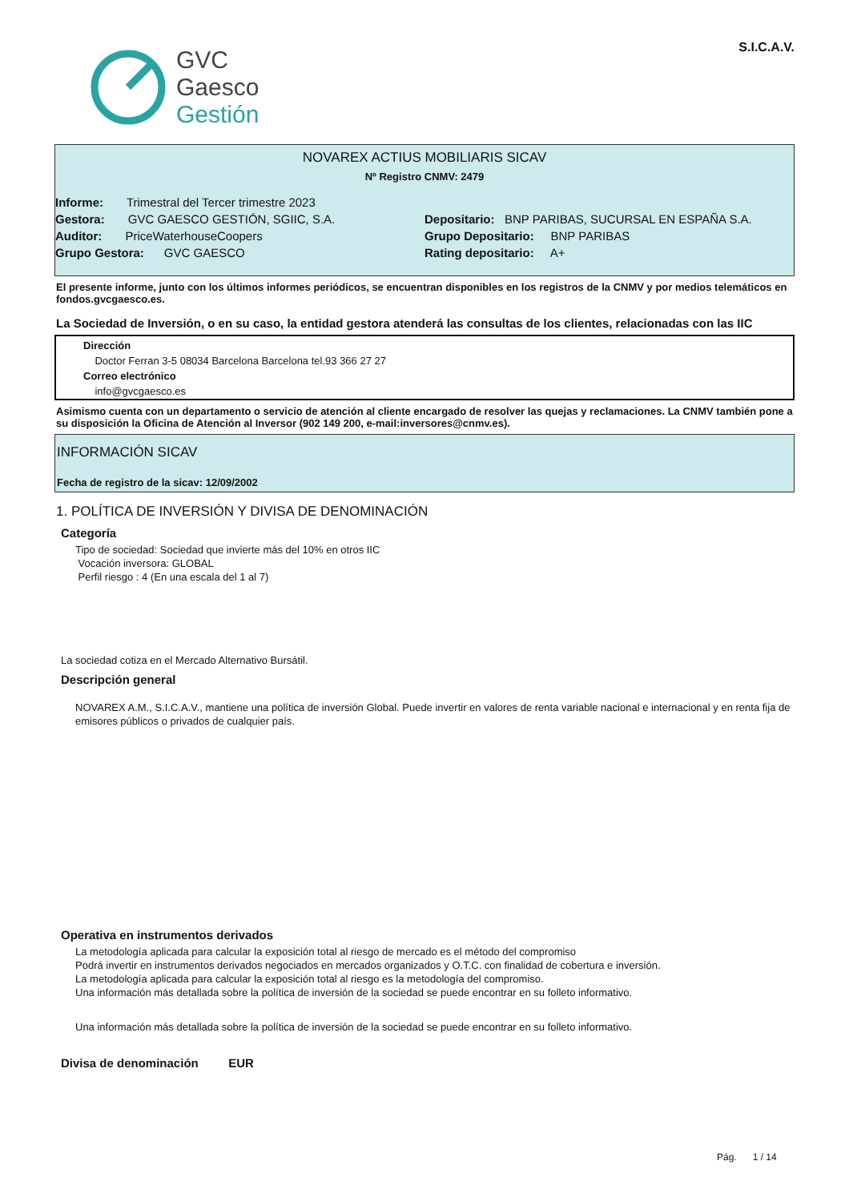GVC
Gaesco
Gestión
S.I.C.A.V.
NOVAREX ACTIUS MOBILIARIS SICAV
Nº Registro CNMV: 2479
Informe: Trimestral del Tercer trimestre 2023
Gestora: GVC GAESCO GESTIÓN, SGIIC, S.A.
Depositario: BNP PARIBAS, SUCURSAL EN ESPAÑA S.A.
Auditor: PriceWaterhouseCoopers
Grupo Depositario: BNP PARIBAS
Grupo Gestora: GVC GAESCO Rating depositario: A+
El presente informe, junto con los últimos informes periódicos, se encuentran disponibles en los registros de la CNMV y por medios telemáticos en fondos.gvcgaesco.es.
La Sociedad de Inversión, o en su caso, la entidad gestora atenderá las consultas de los clientes, relacionadas con las IIC
Dirección
Doctor Ferran 3-5 08034 Barcelona Barcelona tel.93 366 27 27
Correo electrónico
info@gvcgaesco.es
Asimismo cuenta con un departamento o servicio de atención al cliente encargado de resolver las quejas y reclamaciones. La CNMV también pone a su disposición la Oficina de Atención al Inversor (902 149 200, e-mail:inversores@cnmv.es).
INFORMACIÓN SICAV
Fecha de registro de la sicav: 12/09/2002
1. POLÍTICA DE INVERSIÓN Y DIVISA DE DENOMINACIÓN
Categoría
Tipo de sociedad: Sociedad que invierte más del 10% en otros IIC
Vocación inversora: GLOBAL
Perfil riesgo : 4 (En una escala del 1 al 7)
La sociedad cotiza en el Mercado Alternativo Bursátil.
Descripción general
NOVAREX A.M., S.I.C.A.V., mantiene una política de inversión Global. Puede invertir en valores de renta variable nacional e internacional y en renta fija de emisores públicos o privados de cualquier país.
Operativa en instrumentos derivados
La metodología aplicada para calcular la exposición total al riesgo de mercado es el método del compromiso
Podrá invertir en instrumentos derivados negociados en mercados organizados y O.T.C. con finalidad de cobertura e inversión.
La metodología aplicada para calcular la exposición total al riesgo es la metodología del compromiso.
Una información más detallada sobre la política de inversión de la sociedad se puede encontrar en su folleto informativo.
Una información más detallada sobre la política de inversión de la sociedad se puede encontrar en su folleto informativo.
Divisa de denominación EUR
Pág. 1 / 14